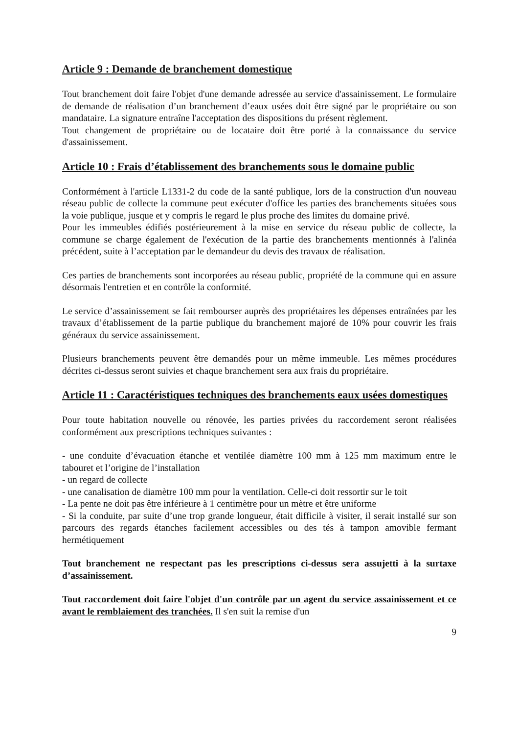Article 9 : Demande de branchement domestique
Tout branchement doit faire l'objet d'une demande adressée au service d'assainissement. Le formulaire de demande de réalisation d’un branchement d’eaux usées doit être signé par le propriétaire ou son mandataire. La signature entraîne l'acceptation des dispositions du présent règlement.
Tout changement de propriétaire ou de locataire doit être porté à la connaissance du service d'assainissement.
Article 10 : Frais d’établissement des branchements sous le domaine public
Conformément à l'article L1331-2 du code de la santé publique, lors de la construction d'un nouveau réseau public de collecte la commune peut exécuter d'office les parties des branchements situées sous la voie publique, jusque et y compris le regard le plus proche des limites du domaine privé.
Pour les immeubles édifiés postérieurement à la mise en service du réseau public de collecte, la commune se charge également de l'exécution de la partie des branchements mentionnés à l'alinéa précédent, suite à l’acceptation par le demandeur du devis des travaux de réalisation.
Ces parties de branchements sont incorporées au réseau public, propriété de la commune qui en assure désormais l'entretien et en contrôle la conformité.
Le service d’assainissement se fait rembourser auprès des propriétaires les dépenses entraînées par les travaux d’établissement de la partie publique du branchement majoré de 10% pour couvrir les frais généraux du service assainissement.
Plusieurs branchements peuvent être demandés pour un même immeuble. Les mêmes procédures décrites ci-dessus seront suivies et chaque branchement sera aux frais du propriétaire.
Article 11 : Caractéristiques techniques des branchements eaux usées domestiques
Pour toute habitation nouvelle ou rénovée, les parties privées du raccordement seront réalisées conformément aux prescriptions techniques suivantes :
- une conduite d’évacuation étanche et ventilée diamètre 100 mm à 125 mm maximum entre le tabouret et l’origine de l’installation
- un regard de collecte
- une canalisation de diamètre 100 mm pour la ventilation. Celle-ci doit ressortir sur le toit
- La pente ne doit pas être inférieure à 1 centimètre pour un mètre et être uniforme
- Si la conduite, par suite d’une trop grande longueur, était difficile à visiter, il serait installé sur son parcours des regards étanches facilement accessibles ou des tés à tampon amovible fermant hermétiquement
Tout branchement ne respectant pas les prescriptions ci-dessus sera assujetti à la surtaxe d’assainissement.
Tout raccordement doit faire l'objet d'un contrôle par un agent du service assainissement et ce avant le remblaiement des tranchées. Il s'en suit la remise d'un
9